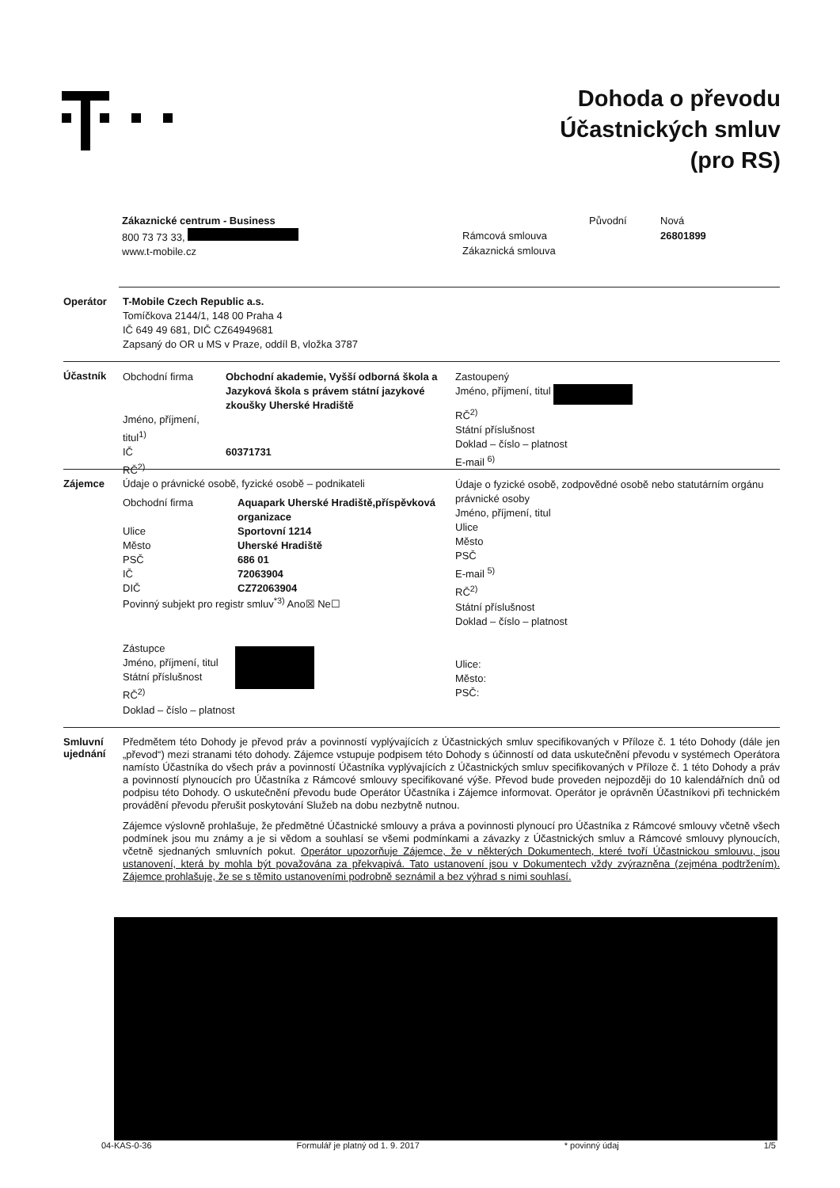Dohoda o převodu
Účastnických smluv
(pro RS)
Zákaznické centrum - Business
800 73 73 33,
www.t-mobile.cz
| | Původní | Nová |
| Rámcová smlouva | | 26801899 |
| Zákaznická smlouva | | |
Operátor T-Mobile Czech Republic a.s.
Tomíčkova 2144/1, 148 00 Praha 4
IČ 649 49 681, DIČ CZ64949681
Zapsaný do OR u MS v Praze, oddíl B, vložka 3787
Účastník
| Obchodní firma | Obchodní akademie, Vyšší odborná škola a Jazyková škola s právem státní jazykové zkoušky Uherské Hradiště |
| Jméno, příjmení, titul<sup>1)</sup> | |
| IČ | 60371731 |
| RČ<sup>2)</sup> | |
Zastoupený
Jméno, příjmení, titul
RČ<sup>2)</sup>
Státní příslušnost
Doklad – číslo – platnost
E-mail <sup>6)</sup>
Zájemce Údaje o právnické osobě, fyzické osobě – podnikateli
| Obchodní firma | Aquapark Uherské Hradiště,příspěvková organizace |
| Ulice | Sportovní 1214 |
| Město | Uherské Hradiště |
| PSČ | 686 01 |
| IČ | 72063904 |
| DIČ | CZ72063904 |
Povinný subjekt pro registr smluv<sup>*3)</sup> Ano☒ Ne☐
Zástupce
Jméno, příjmení, titul
Státní příslušnost
RČ<sup>2)</sup>
Doklad – číslo – platnost
Údaje o fyzické osobě, zodpovědné osobě nebo statutárním orgánu právnické osoby
Jméno, příjmení, titul
Ulice
Město
PSČ
E-mail <sup>5)</sup>
RČ<sup>2)</sup>
Státní příslušnost
Doklad – číslo – platnost
Ulice:
Město:
PSČ:
Smluvní ujednání
Předmětem této Dohody je převod práv a povinností vyplývajících z Účastnických smluv specifikovaných v Příloze č. 1 této Dohody (dále jen „převod“) mezi stranami této dohody. Zájemce vstupuje podpisem této Dohody s účinností od data uskutečnění převodu v systémech Operátora namísto Účastníka do všech práv a povinností Účastníka vyplývajících z Účastnických smluv specifikovaných v Příloze č. 1 této Dohody a práv a povinností plynoucích pro Účastníka z Rámcové smlouvy specifikované výše. Převod bude proveden nejpozději do 10 kalendářních dnů od podpisu této Dohody. O uskutečnění převodu bude Operátor Účastníka i Zájemce informovat. Operátor je oprávněn Účastníkovi při technickém provádění převodu přerušit poskytování Služeb na dobu nezbytně nutnou.
Zájemce výslovně prohlašuje, že předmětné Účastnické smlouvy a práva a povinnosti plynoucí pro Účastníka z Rámcové smlouvy včetně všech podmínek jsou mu známy a je si vědom a souhlasí se všemi podmínkami a závazky z Účastnických smluv a Rámcové smlouvy plynoucích, včetně sjednaných smluvních pokut. Operátor upozorňuje Zájemce, že v některých Dokumentech, které tvoří Účastnickou smlouvu, jsou ustanovení, která by mohla být považována za překvapivá. Tato ustanovení jsou v Dokumentech vždy zvýrazněna (zejména podtržením). Zájemce prohlašuje, že se s těmito ustanoveními podrobně seznámil a bez výhrad s nimi souhlasí.
04-KAS-0-36 Formulář je platný od 1. 9. 2017 * povinný údaj 1/5